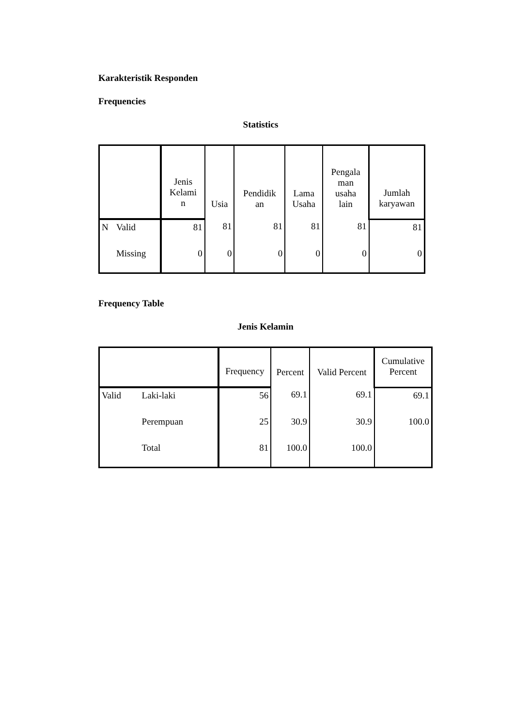Karakteristik Responden
Frequencies
Statistics
| | | Jenis Kelami n | Usia | Pendidik an | Lama Usaha | Pengala man usaha lain | Jumlah karyawan |
| --- | --- | --- | --- | --- | --- | --- | --- |
| N | Valid | 81 | 81 | 81 | 81 | 81 | 81 |
| | Missing | 0 | 0 | 0 | 0 | 0 | 0 |
Frequency Table
Jenis Kelamin
| | | Frequency | Percent | Valid Percent | Cumulative Percent |
| --- | --- | --- | --- | --- | --- |
| Valid | Laki-laki | 56 | 69.1 | 69.1 | 69.1 |
| | Perempuan | 25 | 30.9 | 30.9 | 100.0 |
| | Total | 81 | 100.0 | 100.0 | |